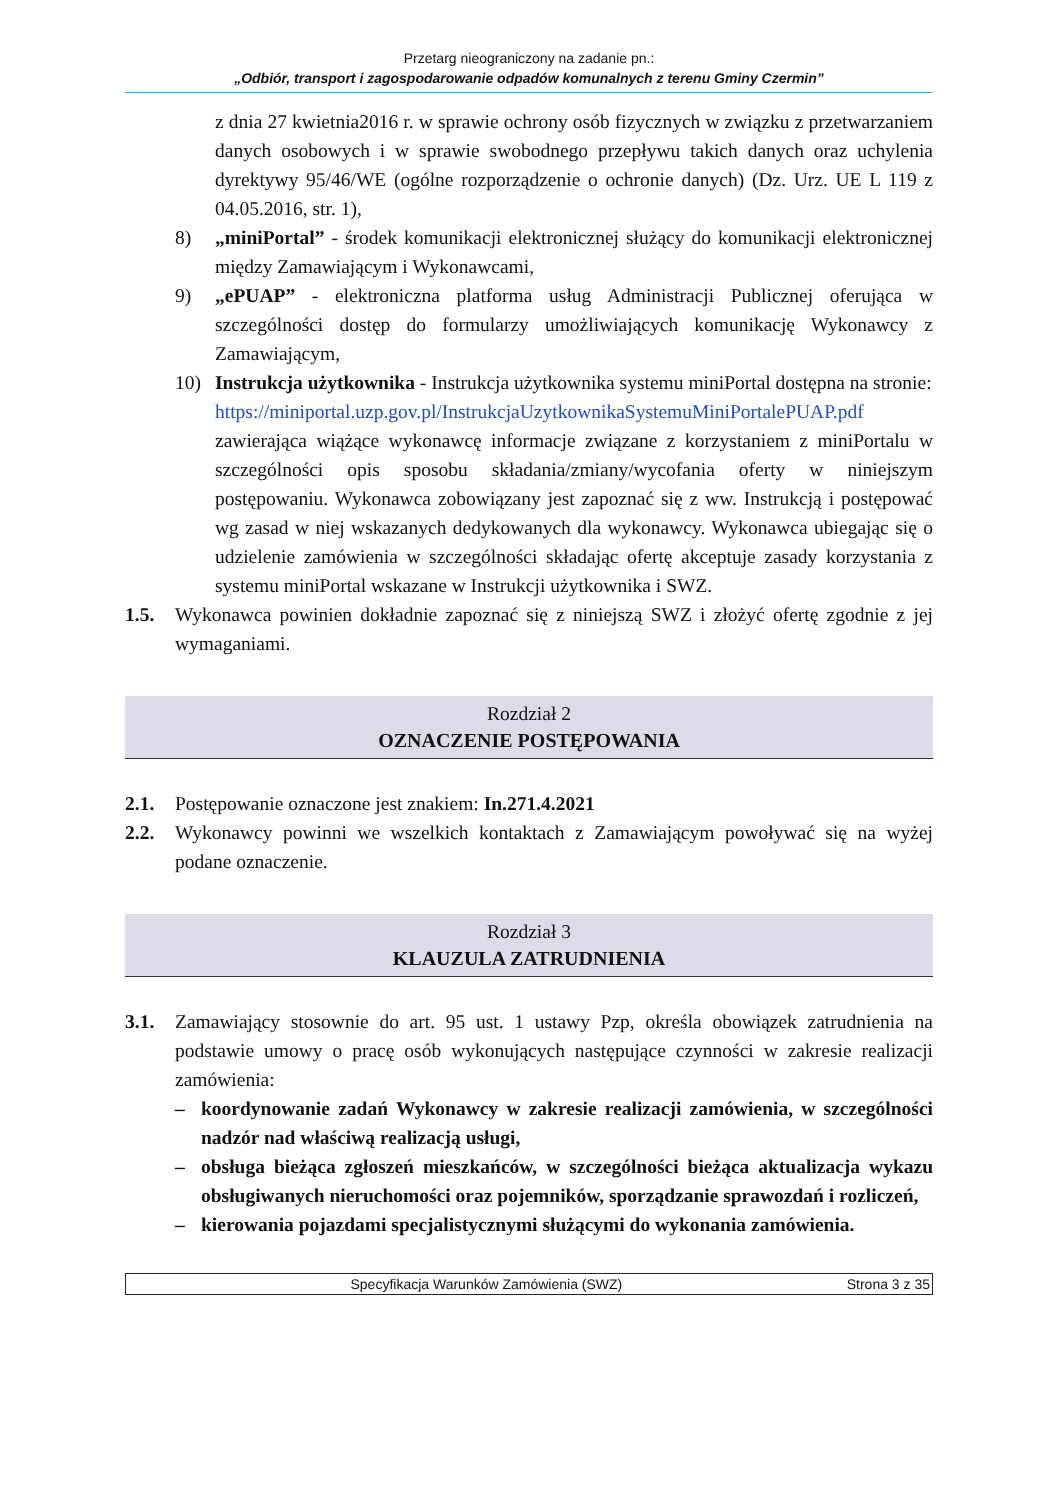Przetarg nieograniczony na zadanie pn.:
„Odbiór, transport i zagospodarowanie odpadów komunalnych z terenu Gminy Czermin”
z dnia 27 kwietnia2016 r. w sprawie ochrony osób fizycznych w związku z przetwarzaniem danych osobowych i w sprawie swobodnego przepływu takich danych oraz uchylenia dyrektywy 95/46/WE (ogólne rozporządzenie o ochronie danych) (Dz. Urz. UE L 119 z 04.05.2016, str. 1),
8) „miniPortal” - środek komunikacji elektronicznej służący do komunikacji elektronicznej między Zamawiającym i Wykonawcami,
9) „ePUAP” - elektroniczna platforma usług Administracji Publicznej oferująca w szczególności dostęp do formularzy umożliwiających komunikację Wykonawcy z Zamawiającym,
10) Instrukcja użytkownika - Instrukcja użytkownika systemu miniPortal dostępna na stronie:
https://miniportal.uzp.gov.pl/InstrukcjaUzytkownikaSystemuMiniPortalePUAP.pdf zawierająca wiążące wykonawcę informacje związane z korzystaniem z miniPortalu w szczególności opis sposobu składania/zmiany/wycofania oferty w niniejszym postępowaniu. Wykonawca zobowiązany jest zapoznać się z ww. Instrukcją i postępować wg zasad w niej wskazanych dedykowanych dla wykonawcy. Wykonawca ubiegając się o udzielenie zamówienia w szczególności składając ofertę akceptuje zasady korzystania z systemu miniPortal wskazane w Instrukcji użytkownika i SWZ.
1.5. Wykonawca powinien dokładnie zapoznać się z niniejszą SWZ i złożyć ofertę zgodnie z jej wymaganiami.
Rozdział 2
OZNACZENIE POSTĘPOWANIA
2.1. Postępowanie oznaczone jest znakiem: In.271.4.2021
2.2. Wykonawcy powinni we wszelkich kontaktach z Zamawiającym powoływać się na wyżej podane oznaczenie.
Rozdział 3
KLAUZULA ZATRUDNIENIA
3.1. Zamawiający stosownie do art. 95 ust. 1 ustawy Pzp, określa obowiązek zatrudnienia na podstawie umowy o pracę osób wykonujących następujące czynności w zakresie realizacji zamówienia:
– koordynowanie zadań Wykonawcy w zakresie realizacji zamówienia, w szczególności nadzór nad właściwą realizacją usługi,
– obsługa bieżąca zgłoszeń mieszkańców, w szczególności bieżąca aktualizacja wykazu obsługiwanych nieruchomości oraz pojemników, sporządzanie sprawozdań i rozliczeń,
– kierowania pojazdami specjalistycznymi służącymi do wykonania zamówienia.
Specyfikacja Warunków Zamówienia (SWZ)
Strona 3 z 35